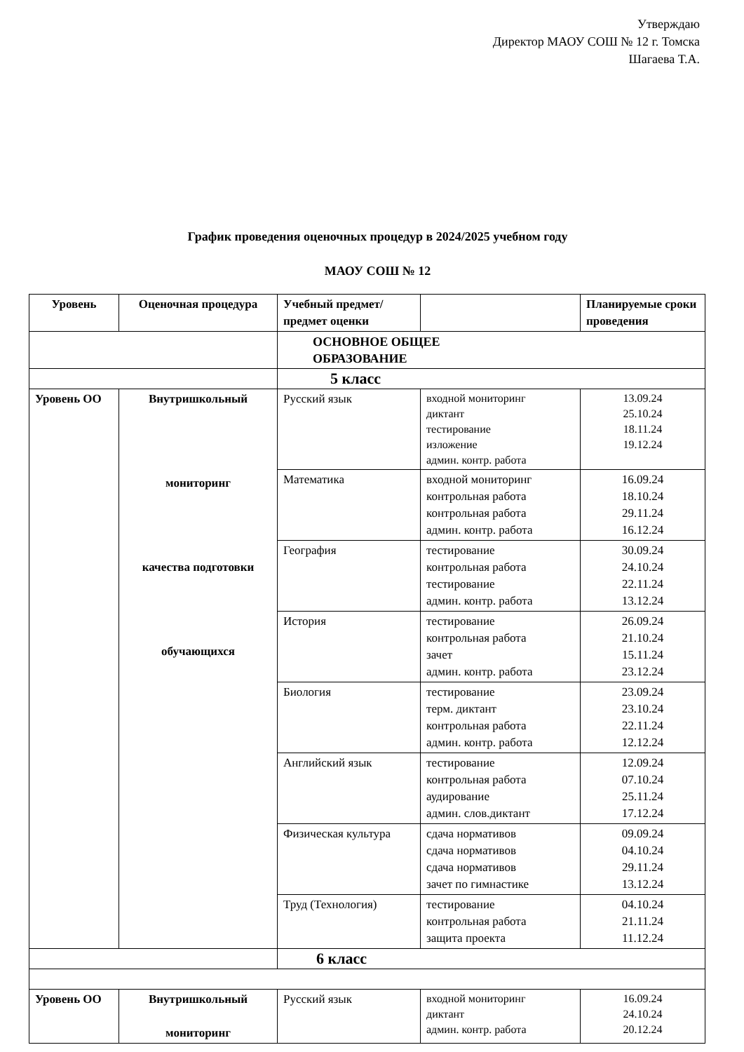Утверждаю
Директор МАОУ СОШ № 12 г. Томска
Шагаева Т.А.
График проведения оценочных процедур в 2024/2025 учебном году
МАОУ СОШ № 12
| Уровень | Оценочная процедура | Учебный предмет/предмет оценки | | Планируемые сроки проведения |
| --- | --- | --- | --- | --- |
| | | ОСНОВНОЕ ОБЩЕЕ ОБРАЗОВАНИЕ | | |
| | | 5 класс | | |
| Уровень ОО | Внутришкольный мониторинг качества подготовки обучающихся | Русский язык | входной мониторинг диктант тестирование изложение админ. контр. работа | 13.09.24 25.10.24 18.11.24 19.12.24 |
| | | Математика | входной мониторинг контрольная работа контрольная работа админ. контр. работа | 16.09.24 18.10.24 29.11.24 16.12.24 |
| | | География | тестирование контрольная работа тестирование админ. контр. работа | 30.09.24 24.10.24 22.11.24 13.12.24 |
| | | История | тестирование контрольная работа зачет админ. контр. работа | 26.09.24 21.10.24 15.11.24 23.12.24 |
| | | Биология | тестирование терм. диктант контрольная работа админ. контр. работа | 23.09.24 23.10.24 22.11.24 12.12.24 |
| | | Английский язык | тестирование контрольная работа аудирование админ. слов.диктант | 12.09.24 07.10.24 25.11.24 17.12.24 |
| | | Физическая культура | сдача нормативов сдача нормативов сдача нормативов зачет по гимнастике | 09.09.24 04.10.24 29.11.24 13.12.24 |
| | | Труд (Технология) | тестирование контрольная работа защита проекта | 04.10.24 21.11.24 11.12.24 |
| | | 6 класс | | |
| Уровень ОО | Внутришкольный мониторинг | Русский язык | входной мониторинг диктант админ. контр. работа | 16.09.24 24.10.24 20.12.24 |